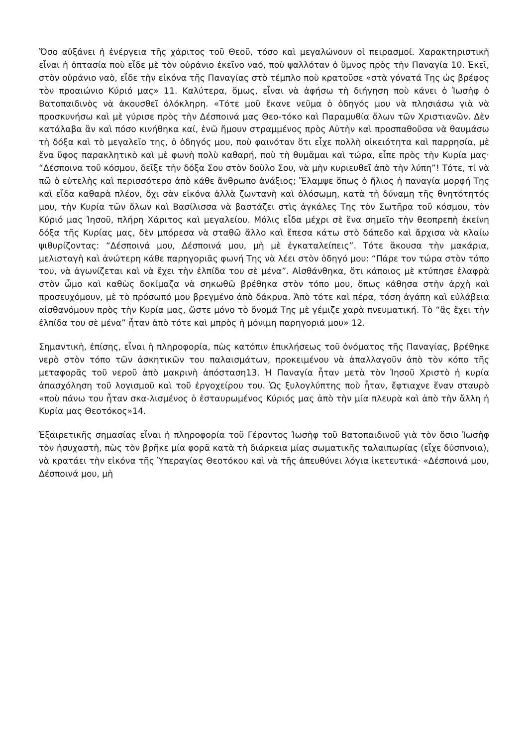Ὅσο αὐξάνει ἡ ἐνέργεια τῆς χάριτος τοῦ Θεοῦ, τόσο καὶ μεγαλώνουν οἱ πειρασμοί. Χαρακτηριστικὴ εἶναι ἡ ὀπτασία ποὺ εἶδε μὲ τὸν οὐράνιο ἐκεῖνο ναό, ποὺ ψαλλόταν ὁ ὕμνος πρὸς τὴν Παναγία 10. Ἐκεῖ, στὸν οὐράνιο ναὸ, εἶδε τὴν εἰκόνα τῆς Παναγίας στὸ τέμπλο ποὺ κρατοῦσε «στὰ γόνατά Της ὡς βρέφος τὸν προαιώνιο Κύριό μας» 11. Καλύτερα, ὅμως, εἶναι νὰ ἀφήσω τὴ διήγηση ποὺ κάνει ὁ Ἰωσὴφ ὁ Βατοπαιδινὸς νὰ ἀκουσθεῖ ὁλόκληρη. «Τότε μοῦ ἔκανε νεῦμα ὁ ὁδηγός μου νὰ πλησιάσω γιὰ νὰ προσκυνήσω καὶ μὲ γύρισε πρὸς τὴν Δέσποινά μας Θεο-τόκο καὶ Παραμυθία ὅλων τῶν Χριστιανῶν. Δὲν κατάλαβα ἂν καὶ πόσο κινήθηκα καί, ἐνῶ ἤμουν στραμμένος πρὸς Αὐτὴν καὶ προσπαθοῦσα νὰ θαυμάσω τὴ δόξα καὶ τὸ μεγαλεῖο της, ὁ ὁδηγός μου, ποὺ φαινόταν ὅτι εἶχε πολλὴ οἰκειότητα καὶ παρρησία, μὲ ἕνα ὕφος παρακλητικὸ καὶ μὲ φωνὴ πολὺ καθαρή, ποὺ τὴ θυμᾶμαι καὶ τώρα, εἶπε πρὸς τὴν Κυρία μας· “Δέσποινα τοῦ κόσμου, δεῖξε τὴν δόξα Σου στὸν δοῦλο Σου, νὰ μὴν κυριευθεῖ ἀπὸ τὴν λύπη”! Τότε, τί νὰ πῶ ὁ εὐτελὴς καὶ περισσότερο ἀπὸ κάθε ἄνθρωπο ἀνάξιος; Ἔλαμψε ὅπως ὁ ἥλιος ἡ παναγία μορφή Της καὶ εἶδα καθαρὰ πλέον, ὄχι σὰν εἰκόνα ἀλλὰ ζωντανὴ καὶ ὁλόσωμη, κατὰ τὴ δύναμη τῆς θνητότητός μου, τὴν Κυρία τῶν ὅλων καὶ Βασίλισσα νὰ βαστάζει στὶς ἀγκάλες Της τὸν Σωτῆρα τοῦ κόσμου, τὸν Κύριό μας Ἰησοῦ, πλήρη Χάριτος καὶ μεγαλείου. Μόλις εἶδα μέχρι σὲ ἕνα σημεῖο τὴν θεοπρεπὴ ἐκείνη δόξα τῆς Κυρίας μας, δὲν μπόρεσα νὰ σταθῶ ἄλλο καὶ ἔπεσα κάτω στὸ δάπεδο καὶ ἄρχισα νὰ κλαίω ψιθυρίζοντας: “Δέσποινά μου, Δέσποινά μου, μὴ μὲ ἐγκαταλείπεις”. Τότε ἄκουσα τὴν μακάρια, μελισταγὴ καὶ ἀνώτερη κάθε παρηγοριᾶς φωνή Της νὰ λέει στὸν ὁδηγό μου: “Πάρε τον τώρα στὸν τόπο του, νὰ ἀγωνίζεται καὶ νὰ ἔχει τὴν ἐλπίδα του σὲ μένα”. Αἰσθάνθηκα, ὅτι κάποιος μὲ κτύπησε ἐλαφρὰ στὸν ὦμο καὶ καθὼς δοκίμαζα νὰ σηκωθῶ βρέθηκα στὸν τόπο μου, ὅπως κάθησα στὴν ἀρχὴ καὶ προσευχόμουν, μὲ τὸ πρόσωπό μου βρεγμένο ἀπὸ δάκρυα. Ἀπὸ τότε καὶ πέρα, τόση ἀγάπη καὶ εὐλάβεια αἰσθανόμουν πρὸς τὴν Κυρία μας, ὥστε μόνο τὸ ὄνομά Της μὲ γέμιζε χαρὰ πνευματική. Τὸ “ἂς ἔχει τὴν ἐλπίδα του σὲ μένα” ἦταν ἀπὸ τότε καὶ μπρὸς ἡ μόνιμη παρηγοριά μου» 12.
Σημαντικὴ, ἐπίσης, εἶναι ἡ πληροφορία, πὼς κατόπιν ἐπικλήσεως τοῦ ὀνόματος τῆς Παναγίας, βρέθηκε νερὸ στὸν τόπο τῶν ἀσκητικῶν του παλαισμάτων, προκειμένου νὰ ἀπαλλαγοῦν ἀπὸ τὸν κόπο τῆς μεταφορᾶς τοῦ νεροῦ ἀπὸ μακρινὴ ἀπόσταση13. Ἡ Παναγία ἦταν μετὰ τὸν Ἰησοῦ Χριστὸ ἡ κυρία ἀπασχόληση τοῦ λογισμοῦ καὶ τοῦ ἐργοχείρου του. Ὡς ξυλογλύπτης ποὺ ἦταν, ἔφτιαχνε ἕναν σταυρὸ «ποὺ πάνω του ἦταν σκα-λισμένος ὁ ἐσταυρωμένος Κύριός μας ἀπὸ τὴν μία πλευρὰ καὶ ἀπὸ τὴν ἄλλη ἡ Κυρία μας Θεοτόκος»14.
Ἐξαιρετικῆς σημασίας εἶναι ἡ πληροφορία τοῦ Γέροντος Ἰωσὴφ τοῦ Βατοπαιδινοῦ γιὰ τὸν ὅσιο Ἰωσὴφ τὸν ἡσυχαστὴ, πὼς τὸν βρῆκε μία φορᾶ κατὰ τὴ διάρκεια μίας σωματικῆς ταλαιπωρίας (εἶχε δύσπνοια), νὰ κρατάει τὴν εἰκόνα τῆς Ὑπεραγίας Θεοτόκου καὶ νὰ τῆς ἀπευθύνει λόγια ἱκετευτικά· «Δέσποινά μου, Δέσποινά μου, μὴ